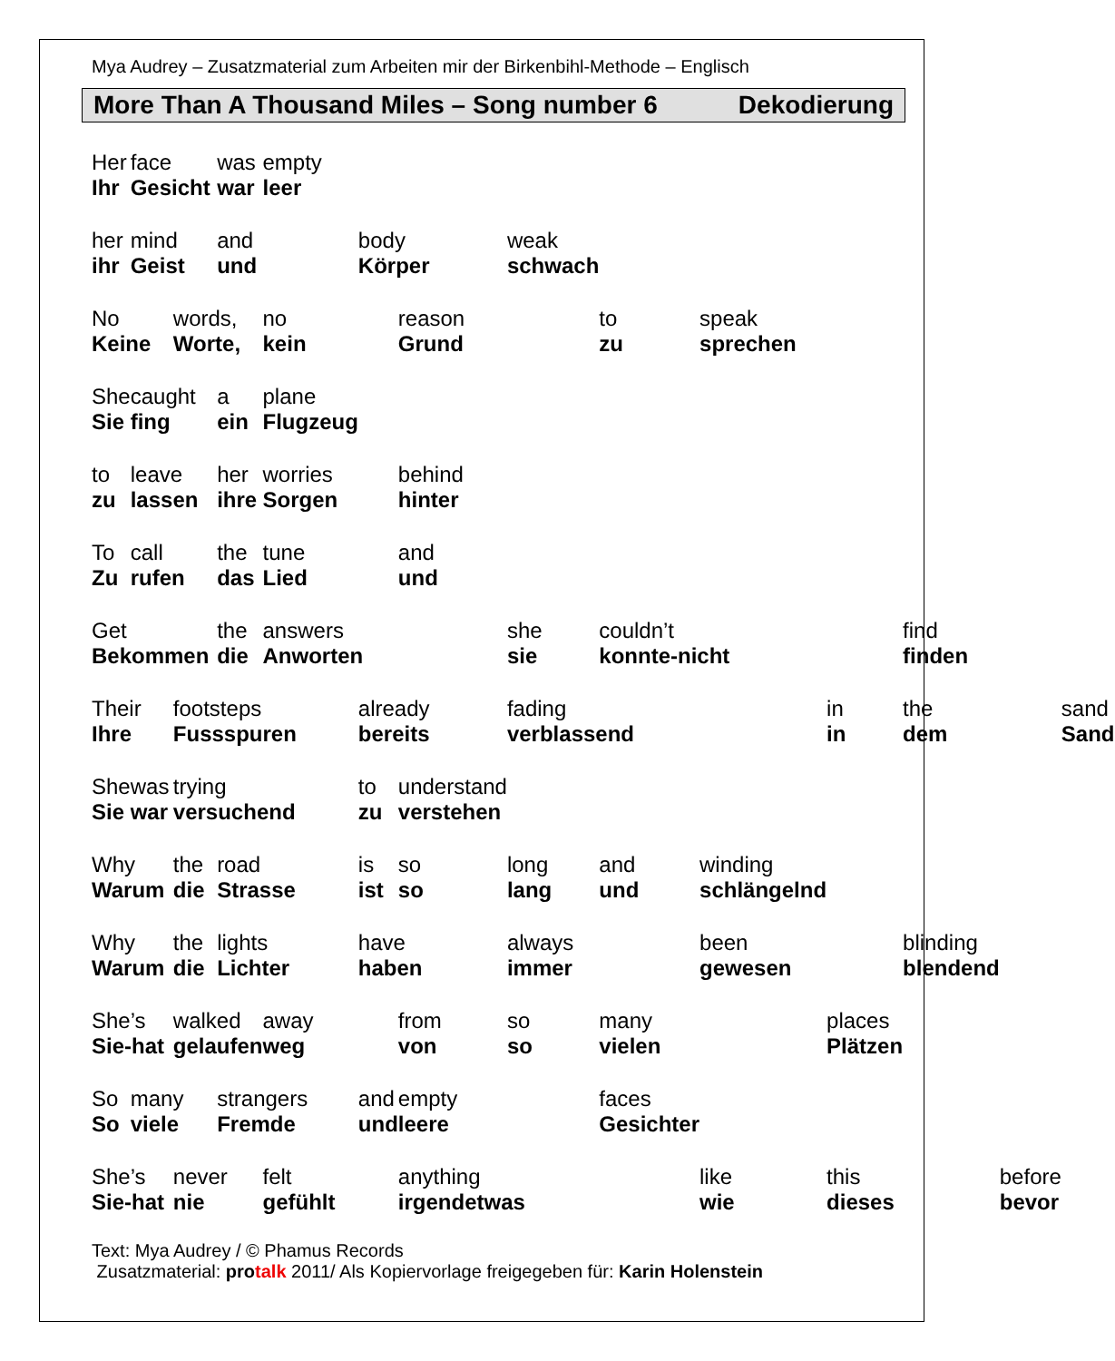Mya Audrey – Zusatzmaterial zum Arbeiten mir der Birkenbihl-Methode – Englisch
More Than A Thousand Miles – Song number 6 Dekodierung
| Her | face | | was | empty | | | | | | | | | |
| Ihr | Gesicht | | war | leer | | | | | | | | | |
| her | mind | | and | | body | | weak | | | | | | |
| ihr | Geist | | und | | Körper | | schwach | | | | | | |
| No | | words, | | no | | reason | | to | speak | | | | |
| Keine | | Worte, | | kein | | Grund | | zu | sprechen | | | | |
| She | caught | | a | plane | | | | | | | | | |
| Sie | fing | | ein | Flugzeug | | | | | | | | | |
| to | leave | | her | worries | | behind | | | | | | | |
| zu | lassen | | ihre | Sorgen | | hinter | | | | | | | |
| To | call | | the | tune | | and | | | | | | | |
| Zu | rufen | | das | Lied | | und | | | | | | | |
| Get | | | the | answers | | | she | couldn’t | | | find | | |
| Bekommen | | | die | Anworten | | | sie | konnte-nicht | | | finden | | |
| Their | | footsteps | | | already | | fading | | | in | the | | sand |
| Ihre | | Fussspuren | | | bereits | | verblassend | | | in | dem | | Sand |
| She | was | trying | | | to | understand | | | | | | | |
| Sie | war | versuchend | | | zu | verstehen | | | | | | | |
| Why | | the | road | | is | so | long | and | winding | | | | |
| Warum | | die | Strasse | | ist | so | lang | und | schlängelnd | | | | |
| Why | | the | lights | | have | | always | | been | | blinding | | |
| Warum | | die | Lichter | | haben | | immer | | gewesen | | blendend | | |
| She’s | | walked | | away | | from | so | many | | places | | | |
| Sie-hat | | gelaufen | | weg | | von | so | vielen | | Plätzen | | | |
| So | many | | strangers | | and | empty | | faces | | | | | |
| So | viele | | Fremde | | und | leere | | Gesichter | | | | | |
| She’s | | never | | felt | | anything | | | like | this | | before | |
| Sie-hat | | nie | | gefühlt | | irgendetwas | | | wie | dieses | | bevor | |
Text: Mya Audrey / © Phamus Records
Zusatzmaterial: pro talk 2011/ Als Kopiervorlage freigegeben für: Karin Holenstein